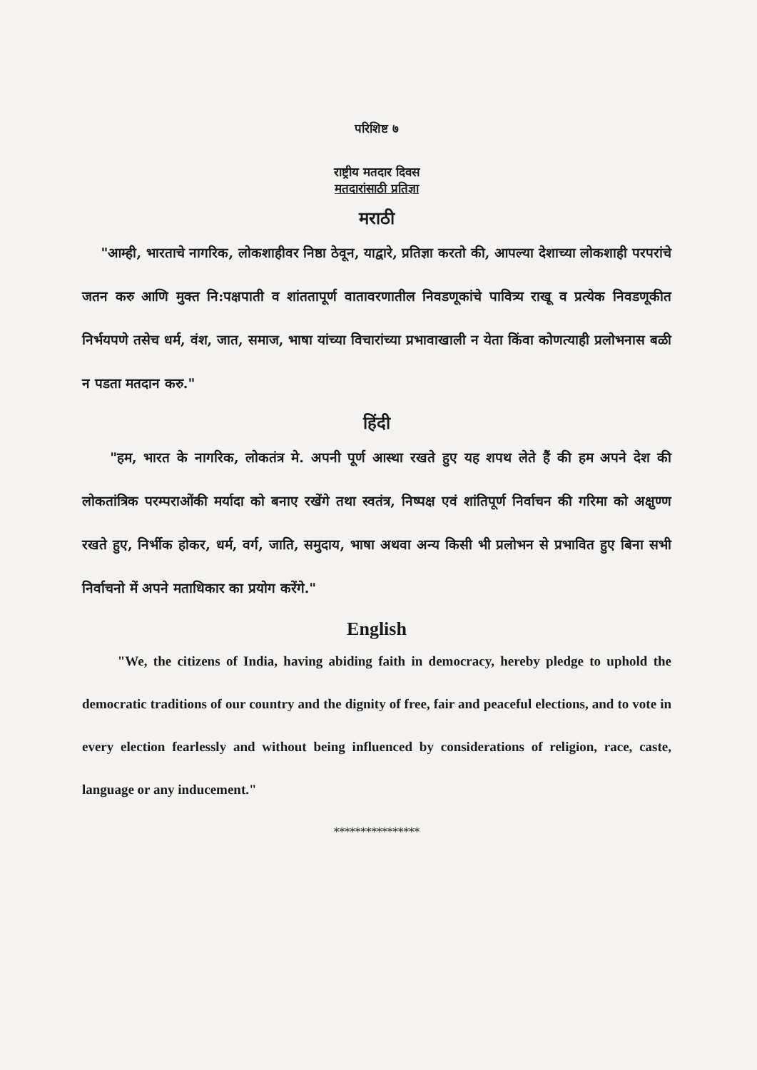परिशिष्ट ७
राष्ट्रीय मतदार दिवस
मतदारांसाठी प्रतिज्ञा
मराठी
"आम्ही, भारताचे नागरिक, लोकशाहीवर निष्ठा ठेवून, याद्वारे, प्रतिज्ञा करतो की, आपल्या देशाच्या लोकशाही परपरांचे जतन करु आणि मुक्त नि:पक्षपाती व शांततापूर्ण वातावरणातील निवडणूकांचे पावित्र्य राखू व प्रत्येक निवडणूकीत निर्भयपणे तसेच धर्म, वंश, जात, समाज, भाषा यांच्या विचारांच्या प्रभावाखाली न येता किंवा कोणत्याही प्रलोभनास बळी न पडता मतदान करु."
हिंदी
"हम, भारत के नागरिक, लोकतंत्र मे. अपनी पूर्ण आस्था रखते हुए यह शपथ लेते हैं की हम अपने देश की लोकतांत्रिक परम्पराओंकी मर्यादा को बनाए रखेंगे तथा स्वतंत्र, निष्पक्ष एवं शांतिपूर्ण निर्वाचन की गरिमा को अक्षुण्ण रखते हुए, निर्भीक होकर, धर्म, वर्ग, जाति, समुदाय, भाषा अथवा अन्य किसी भी प्रलोभन से प्रभावित हुए बिना सभी निर्वाचनो में अपने मताधिकार का प्रयोग करेंगे."
English
"We, the citizens of India, having abiding faith in democracy, hereby pledge to uphold the democratic traditions of our country and the dignity of free, fair and peaceful elections, and to vote in every election fearlessly and without being influenced by considerations of religion, race, caste, language or any inducement."
****************